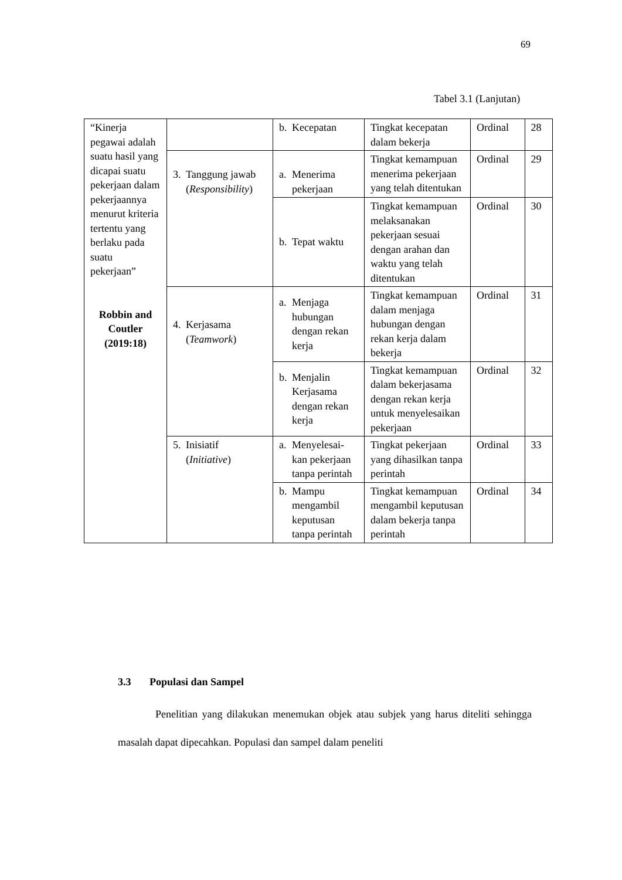69
Tabel 3.1 (Lanjutan)
| “Kinerja pegawai adalah suatu hasil yang dicapai suatu pekerjaan dalam pekerjaannya menurut kriteria tertentu yang berlaku pada suatu pekerjaan” Robbin and Coutler (2019:18) | | b. Kecepatan | Tingkat kecepatan dalam bekerja | Ordinal | 28 |
| | 3. Tanggung jawab ( Responsibility ) | a. Menerima pekerjaan | Tingkat kemampuan menerima pekerjaan yang telah ditentukan | Ordinal | 29 |
| | | b. Tepat waktu | Tingkat kemampuan melaksanakan pekerjaan sesuai dengan arahan dan waktu yang telah ditentukan | Ordinal | 30 |
| | 4. Kerjasama ( Teamwork ) | a. Menjaga hubungan dengan rekan kerja | Tingkat kemampuan dalam menjaga hubungan dengan rekan kerja dalam bekerja | Ordinal | 31 |
| | | b. Menjalin Kerjasama dengan rekan kerja | Tingkat kemampuan dalam bekerjasama dengan rekan kerja untuk menyelesaikan pekerjaan | Ordinal | 32 |
| | 5. Inisiatif ( Initiative ) | a. Menyelesai-kan pekerjaan tanpa perintah | Tingkat pekerjaan yang dihasilkan tanpa perintah | Ordinal | 33 |
| | | b. Mampu mengambil keputusan tanpa perintah | Tingkat kemampuan mengambil keputusan dalam bekerja tanpa perintah | Ordinal | 34 |
3.3 Populasi dan Sampel
Penelitian yang dilakukan menemukan objek atau subjek yang harus diteliti sehingga masalah dapat dipecahkan. Populasi dan sampel dalam peneliti